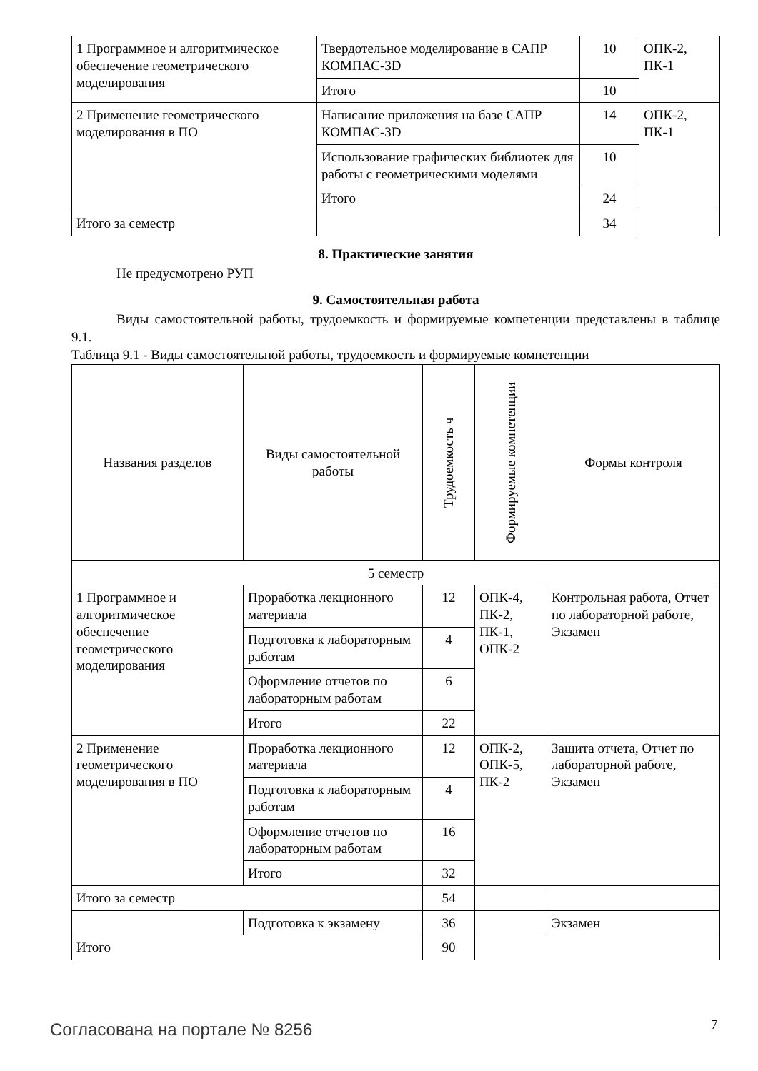| 1 Программное и алгоритмическое обеспечение геометрического моделирования | Твердотельное моделирование в САПР КОМПАС-3D | 10 | ОПК-2, ПК-1 |
| | Итого | 10 | |
| 2 Применение геометрического моделирования в ПО | Написание приложения на базе САПР КОМПАС-3D | 14 | ОПК-2, ПК-1 |
| | Использование графических библиотек для работы с геометрическими моделями | 10 | |
| | Итого | 24 | |
| Итого за семестр | | 34 | |
8. Практические занятия
Не предусмотрено РУП
9. Самостоятельная работа
Виды самостоятельной работы, трудоемкость и формируемые компетенции представлены в таблице 9.1.
Таблица 9.1 - Виды самостоятельной работы, трудоемкость и формируемые компетенции
| Названия разделов | Виды самостоятельной работы | Трудоемкость ч | Формируемые компетенции | Формы контроля |
| --- | --- | --- | --- | --- |
| 5 семестр | | | | |
| 1 Программное и алгоритмическое обеспечение геометрического моделирования | Проработка лекционного материала | 12 | ОПК-4, ПК-2, ПК-1, ОПК-2 | Контрольная работа, Отчет по лабораторной работе, Экзамен |
| | Подготовка к лабораторным работам | 4 | | |
| | Оформление отчетов по лабораторным работам | 6 | | |
| | Итого | 22 | | |
| 2 Применение геометрического моделирования в ПО | Проработка лекционного материала | 12 | ОПК-2, ОПК-5, ПК-2 | Защита отчета, Отчет по лабораторной работе, Экзамен |
| | Подготовка к лабораторным работам | 4 | | |
| | Оформление отчетов по лабораторным работам | 16 | | |
| | Итого | 32 | | |
| Итого за семестр | | 54 | | |
| | Подготовка к экзамену | 36 | | Экзамен |
| Итого | | 90 | | |
Согласована на портале № 8256 7